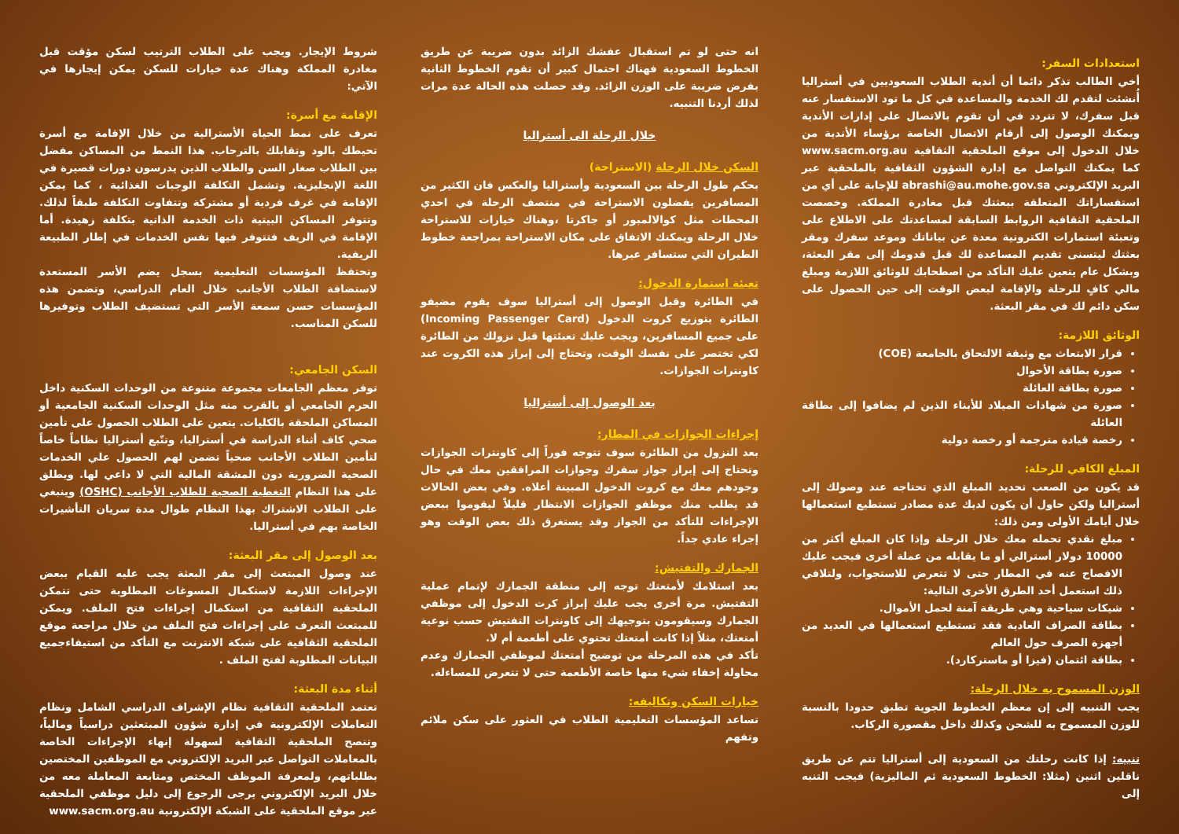استعدادات السفر:
أخي الطالب تذكر دائما أن أندية الطلاب السعوديين في أستراليا أُنشئت لتقدم لك الخدمة والمساعدة في كل ما تود الاستفسار عنه قبل سفرك، لا تتردد في أن تقوم بالاتصال على إدارات الأندية ويمكنك الوصول إلى أرقام الاتصال الخاصة برؤساء الأندية من خلال الدخول إلى موقع الملحقية الثقافية www.sacm.org.au كما يمكنك التواصل مع إدارة الشؤون الثقافية بالملحقية عبر البريد الإلكتروني abrashi@au.mohe.gov.sa للإجابة على أي من استفساراتك المتعلقة ببعثتك قبل مغادرة المملكة. وخصصت الملحقية الثقافية الروابط السابقة لمساعدتك على الاطلاع على وتعبئة استمارات الكترونية معدة عن بياناتك وموعد سفرك ومقر بعثتك ليتسنى تقديم المساعدة لك قبل قدومك إلى مقر البعثة، وبشكل عام يتعين عليك التأكد من اصطحابك للوثائق اللازمة ومبلغ مالي كافٍ للرحلة والإقامة لبعض الوقت إلى حين الحصول على سكن دائم لك في مقر البعثة.
الوثائق اللازمة:
قرار الابتعاث مع وثيقة الالتحاق بالجامعة (COE)
صورة بطاقة الأحوال
صورة بطاقة العائلة
صورة من شهادات الميلاد للأبناء الذين لم يضافوا إلى بطاقة العائلة
رخصة قيادة مترجمة أو رخصة دولية
المبلغ الكافي للرحلة:
قد يكون من الصعب تحديد المبلغ الذي تحتاجه عند وصولك إلى أستراليا ولكن حاول أن يكون لديك عدة مصادر تستطيع استعمالها خلال أيامك الأولى ومن ذلك:
مبلغ نقدي تحمله معك خلال الرحلة وإذا كان المبلغ أكثر من 10000 دولار أسترالي أو ما يقابله من عملة أخرى فيجب عليك الافصاح عنه في المطار حتى لا تتعرض للاستجواب، ولتلافي ذلك استعمل أحد الطرق الأخرى التالية:
شيكات سياحية وهي طريقة آمنة لحمل الأموال.
بطاقة الصراف العادية فقد تستطيع استعمالها في العديد من أجهزة الصرف حول العالم
بطاقة ائتمان (فيزا أو ماستركارد).
الوزن المسموح به خلال الرحلة:
يجب التنبيه إلى إن معظم الخطوط الجوية تطبق حدودا بالنسبة للوزن المسموح به للشحن وكذلك داخل مقصورة الركاب.
تنبيه: إذا كانت رحلتك من السعودية إلى أستراليا تتم عن طريق ناقلين اثنين (مثلا: الخطوط السعودية ثم الماليزية) فيجب التنبه إلى
انه حتى لو تم استقبال عفشك الزائد بدون ضريبة عن طريق الخطوط السعودية فهناك احتمال كبير أن تقوم الخطوط الثانية بفرض ضريبة على الوزن الزائد. وقد حصلت هذه الحالة عدة مرات لذلك أردنا التنبيه.
خلال الرحلة الى أستراليا
السكن خلال الرحلة (الاستراحة)
بحكم طول الرحلة بين السعودية وأستراليا والعكس فان الكثير من المسافرين يفضلون الاستراحة في منتصف الرحلة في احدي المحطات مثل كوالالمبور أو جاكرتا ،وهناك خيارات للاستراحة خلال الرحلة ويمكنك الاتفاق على مكان الاستراحة بمراجعة خطوط الطيران التي ستسافر عبرها.
تعبئة استمارة الدخول:
في الطائرة وقبل الوصول إلى أستراليا سوف يقوم مضيفو الطائرة بتوزيع كروت الدخول (Incoming Passenger Card) على جميع المسافرين، ويجب عليك تعبئتها قبل نزولك من الطائرة لكي تختصر على نفسك الوقت، وتحتاج إلى إبراز هذه الكروت عند كاونترات الجوازات.
بعد الوصول إلى أستراليا
إجراءات الجوازات في المطار:
بعد النزول من الطائرة سوف تتوجه فوراً إلى كاونترات الجوازات وتحتاج إلى إبراز جواز سفرك وجوازات المرافقين معك في حال وجودهم معك مع كروت الدخول المبينة أعلاه. وفي بعض الحالات قد يطلب منك موظفو الجوازات الانتظار قليلاً ليقوموا ببعض الإجراءات للتأكد من الجواز وقد يستغرق ذلك بعض الوقت وهو إجراء عادي جداً.
الجمارك والتفتيش:
بعد استلامك لأمتعتك توجه إلى منطقة الجمارك لإتمام عملية التفتيش. مرة أخرى يجب عليك إبراز كرت الدخول إلى موظفي الجمارك وسيقومون بتوجيهك إلى كاونترات التفتيش حسب نوعية أمتعتك، مثلاً إذا كانت أمتعتك تحتوي على أطعمة أم لا.
تأكد في هذه المرحلة من توضيح أمتعتك لموظفي الجمارك وعدم محاولة إخفاء شيء منها خاصة الأطعمة حتى لا تتعرض للمساءلة.
خيارات السكن وتكاليفه:
تساعد المؤسسات التعليمية الطلاب في العثور على سكن ملائم وتفهم
شروط الإيجار. ويجب على الطلاب الترتيب لسكن مؤقت قبل مغادرة المملكة وهناك عدة خيارات للسكن يمكن إيجازها في الآتي:
الإقامة مع أسرة:
تعرف على نمط الحياة الأسترالية من خلال الإقامة مع أسرة تحيطك بالود وتقابلك بالترحاب. هذا النمط من المساكن مفضل بين الطلاب صغار السن والطلاب الذين يدرسون دورات قصيرة في اللغة الإنجليزية. وتشمل التكلفة الوجبات الغذائية ، كما يمكن الإقامة في غرف فردية أو مشتركة وتتفاوت التكلفة طبقاً لذلك. وتتوفر المساكن البيتية ذات الخدمة الذاتية بتكلفة زهيدة. أما الإقامة في الريف فتتوفر فيها نفس الخدمات في إطار الطبيعة الريفية.
وتحتفظ المؤسسات التعليمية بسجل يضم الأسر المستعدة لاستضافة الطلاب الأجانب خلال العام الدراسي، وتضمن هذه المؤسسات حسن سمعة الأسر التي تستضيف الطلاب وتوفيرها للسكن المناسب.
السكن الجامعي:
توفر معظم الجامعات مجموعة متنوعة من الوحدات السكنية داخل الحرم الجامعي أو بالقرب منه مثل الوحدات السكنية الجامعية أو المساكن الملحقة بالكليات. يتعين على الطلاب الحصول على تأمين صحي كاف أثناء الدراسة في أستراليا، وتتّبع أستراليا نظاماً خاصاً لتأمين الطلاب الأجانب صحياً تضمن لهم الحصول علي الخدمات الصحية الضرورية دون المشقة المالية التي لا داعي لها. ويطلق على هذا النظام التغطية الصحية للطلاب الأجانب (OSHC) وينبغي على الطلاب الاشتراك بهذا النظام طوال مدة سريان التأشيرات الخاصة بهم في أستراليا.
بعد الوصول إلى مقر البعثة:
عند وصول المبتعث إلى مقر البعثة يجب عليه القيام ببعض الإجراءات اللازمة لاستكمال المسوغات المطلوبة حتى تتمكن الملحقية الثقافية من استكمال إجراءات فتح الملف. ويمكن للمبتعث التعرف على إجراءات فتح الملف من خلال مراجعة موقع الملحقية الثقافية على شبكة الانترنت مع التأكد من استيفاءجميع البيانات المطلوبة لفتح الملف .
أثناء مدة البعثة:
تعتمد الملحقية الثقافية نظام الإشراف الدراسي الشامل ونظام التعاملات الإلكترونية في إدارة شؤون المبتعثين دراسياً ومالياً، وتنصح الملحقية الثقافية لسهولة إنهاء الإجراءات الخاصة بالمعاملات التواصل عبر البريد الإلكتروني مع الموظفين المختصين بطلباتهم، ولمعرفة الموظف المختص ومتابعة المعاملة معه من خلال البريد الإلكتروني يرجى الرجوع إلى دليل موظفي الملحقية عبر موقع الملحقية على الشبكة الإلكترونية www.sacm.org.au